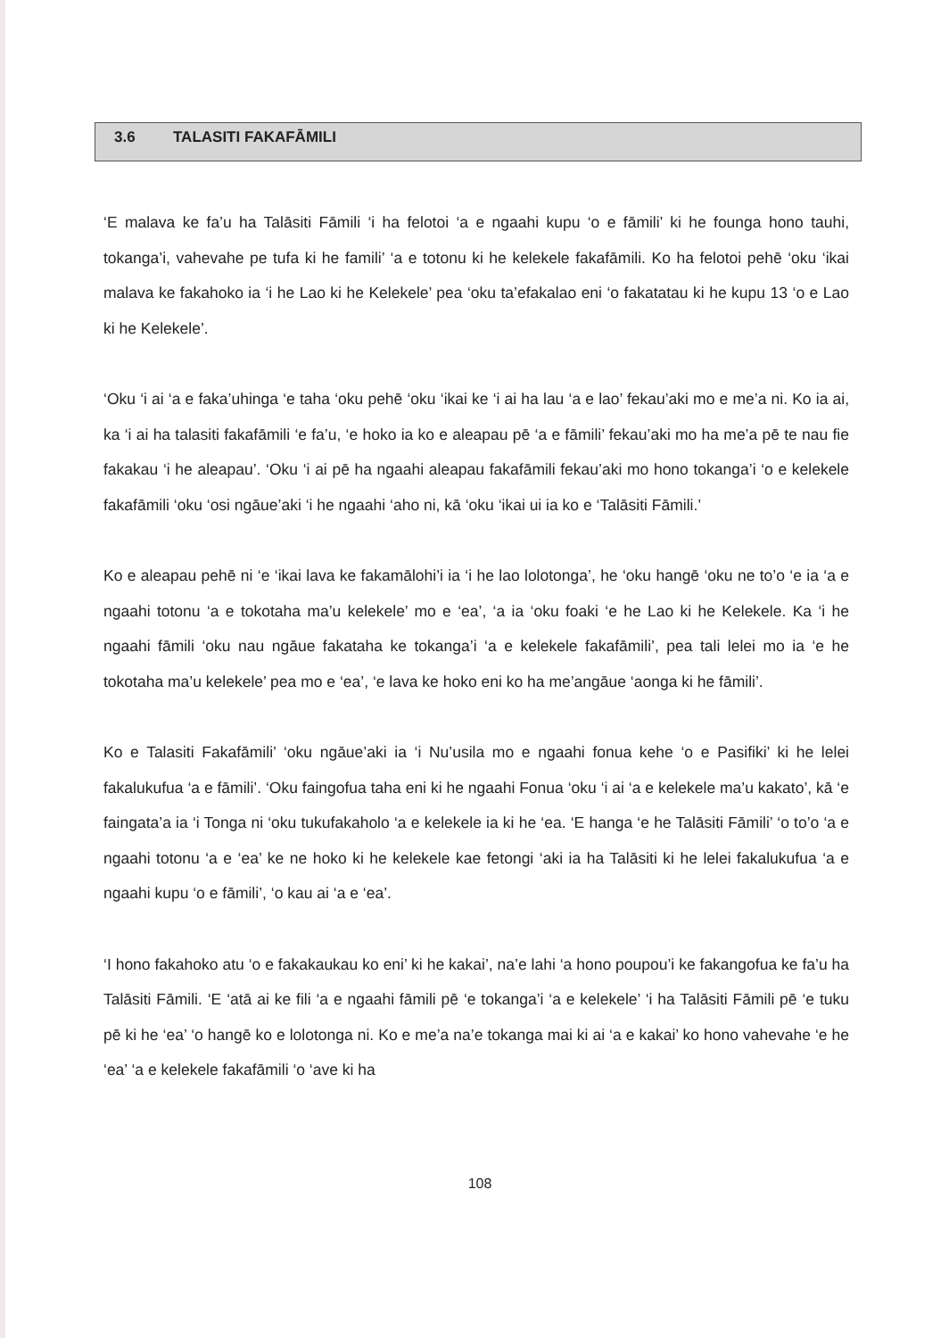3.6 TALASITI FAKAFĀMILI
‘E malava ke fa’u ha Talāsiti Fāmili ‘i ha felotoi ‘a e ngaahi kupu ‘o e fāmili’ ki he founga hono tauhi, tokanga’i, vahevahe pe tufa ki he famili’ ‘a e totonu ki he kelekele fakafāmili. Ko ha felotoi pehē ‘oku ‘ikai malava ke fakahoko ia ‘i he Lao ki he Kelekele’ pea ‘oku ta’efakalao eni ‘o fakatatau ki he kupu 13 ‘o e Lao ki he Kelekele’.
‘Oku ‘i ai ‘a e faka’uhinga ‘e taha ‘oku pehē ‘oku ‘ikai ke ‘i ai ha lau ‘a e lao’ fekau’aki mo e me’a ni. Ko ia ai, ka ‘i ai ha talasiti fakafāmili ‘e fa’u, ‘e hoko ia ko e aleapau pē ‘a e fāmili’ fekau’aki mo ha me’a pē te nau fie fakakau ‘i he aleapau’. ‘Oku ‘i ai pē ha ngaahi aleapau fakafāmili fekau’aki mo hono tokanga’i ‘o e kelekele fakafāmili ‘oku ‘osi ngāue’aki ‘i he ngaahi ‘aho ni, kā ‘oku ‘ikai ui ia ko e ‘Talāsiti Fāmili.’
Ko e aleapau pehē ni ‘e ‘ikai lava ke fakamālohi’i ia ‘i he lao lolotonga’, he ‘oku hangē ‘oku ne to’o ‘e ia ‘a e ngaahi totonu ‘a e tokotaha ma’u kelekele’ mo e ‘ea’, ‘a ia ‘oku foaki ‘e he Lao ki he Kelekele. Ka ‘i he ngaahi fāmili ‘oku nau ngāue fakataha ke tokanga’i ‘a e kelekele fakafāmili’, pea tali lelei mo ia ‘e he tokotaha ma’u kelekele’ pea mo e ‘ea’, ‘e lava ke hoko eni ko ha me’angāue ‘aonga ki he fāmili’.
Ko e Talasiti Fakafāmili’ ‘oku ngāue’aki ia ‘i Nu’usila mo e ngaahi fonua kehe ‘o e Pasifiki’ ki he lelei fakalukufua ‘a e fāmili’. ‘Oku faingofua taha eni ki he ngaahi Fonua ‘oku ‘i ai ‘a e kelekele ma’u kakato’, kā ‘e faingata’a ia ‘i Tonga ni ‘oku tukufakaholo ‘a e kelekele ia ki he ‘ea. ‘E hanga ‘e he Talāsiti Fāmili’ ‘o to’o ‘a e ngaahi totonu ‘a e ‘ea’ ke ne hoko ki he kelekele kae fetongi ‘aki ia ha Talāsiti ki he lelei fakalukufua ‘a e ngaahi kupu ‘o e fāmili’, ‘o kau ai ‘a e ‘ea’.
‘I hono fakahoko atu ‘o e fakakaukau ko eni’ ki he kakai’, na’e lahi ‘a hono poupou’i ke fakangofua ke fa’u ha Talāsiti Fāmili. ‘E ‘atā ai ke fili ‘a e ngaahi fāmili pē ‘e tokanga’i ‘a e kelekele’ ‘i ha Talāsiti Fāmili pē ‘e tuku pē ki he ‘ea’ ‘o hangē ko e lolotonga ni. Ko e me’a na’e tokanga mai ki ai ‘a e kakai’ ko hono vahevahe ‘e he ‘ea’ ‘a e kelekele fakafāmili ‘o ‘ave ki ha
108